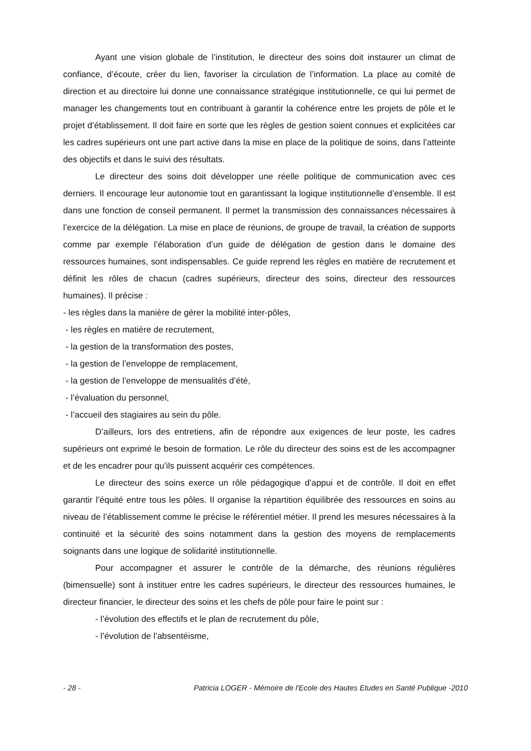Ayant une vision globale de l’institution, le directeur des soins doit instaurer un climat de confiance, d’écoute, créer du lien, favoriser la circulation de l’information. La place au comité de direction et au directoire lui donne une connaissance stratégique institutionnelle, ce qui lui permet de manager les changements tout en contribuant à garantir la cohérence entre les projets de pôle et le projet d’établissement. Il doit faire en sorte que les règles de gestion soient connues et explicitées car les cadres supérieurs ont une part active dans la mise en place de la politique de soins, dans l’atteinte des objectifs et dans le suivi des résultats.
Le directeur des soins doit développer une réelle politique de communication avec ces derniers. Il encourage leur autonomie tout en garantissant la logique institutionnelle d’ensemble. Il est dans une fonction de conseil permanent. Il permet la transmission des connaissances nécessaires à l’exercice de la délégation. La mise en place de réunions, de groupe de travail, la création de supports comme par exemple l’élaboration d’un guide de délégation de gestion dans le domaine des ressources humaines, sont indispensables. Ce guide reprend les règles en matière de recrutement et définit les rôles de chacun (cadres supérieurs, directeur des soins, directeur des ressources humaines). Il précise :
- les règles dans la manière de gérer la mobilité inter-pôles,
- les règles en matière de recrutement,
- la gestion de la transformation des postes,
- la gestion de l’enveloppe de remplacement,
- la gestion de l’enveloppe de mensualités d’été,
- l’évaluation du personnel,
- l’accueil des stagiaires au sein du pôle.
D’ailleurs, lors des entretiens, afin de répondre aux exigences de leur poste, les cadres supérieurs ont exprimé le besoin de formation. Le rôle du directeur des soins est de les accompagner et de les encadrer pour qu’ils puissent acquérir ces compétences.
Le directeur des soins exerce un rôle pédagogique d’appui et de contrôle. Il doit en effet garantir l’équité entre tous les pôles. Il organise la répartition équilibrée des ressources en soins au niveau de l’établissement comme le précise le référentiel métier. Il prend les mesures nécessaires à la continuité et la sécurité des soins notamment dans la gestion des moyens de remplacements soignants dans une logique de solidarité institutionnelle.
Pour accompagner et assurer le contrôle de la démarche, des réunions régulières (bimensuelle) sont à instituer entre les cadres supérieurs, le directeur des ressources humaines, le directeur financier, le directeur des soins et les chefs de pôle pour faire le point sur :
- l’évolution des effectifs et le plan de recrutement du pôle,
- l’évolution de l’absentéisme,
- 28 - Patricia LOGER - Mémoire de l'Ecole des Hautes Etudes en Santé Publique -2010